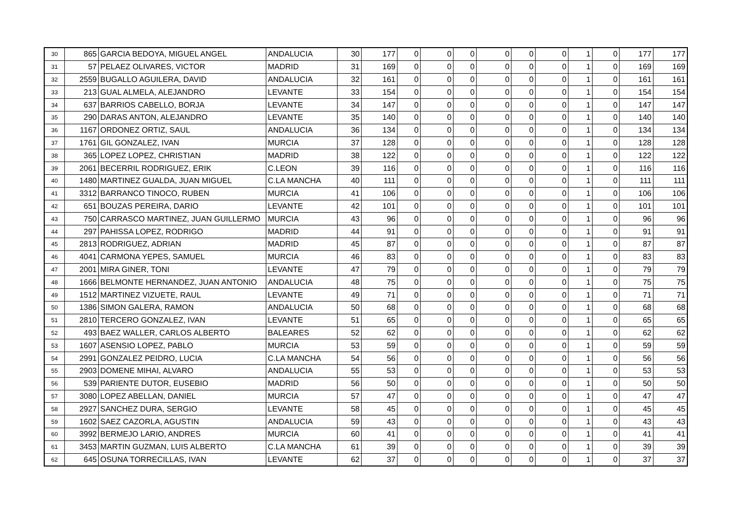| 30 | 865 | GARCIA BEDOYA, MIGUEL ANGEL | ANDALUCIA | 30 | 177 | 0 | 0 | 0 | 0 | 0 | 0 | 1 | 0 | 177 | 177 |
| 31 | 57 | PELAEZ OLIVARES, VICTOR | MADRID | 31 | 169 | 0 | 0 | 0 | 0 | 0 | 0 | 1 | 0 | 169 | 169 |
| 32 | 2559 | BUGALLO AGUILERA, DAVID | ANDALUCIA | 32 | 161 | 0 | 0 | 0 | 0 | 0 | 0 | 1 | 0 | 161 | 161 |
| 33 | 213 | GUAL ALMELA, ALEJANDRO | LEVANTE | 33 | 154 | 0 | 0 | 0 | 0 | 0 | 0 | 1 | 0 | 154 | 154 |
| 34 | 637 | BARRIOS CABELLO, BORJA | LEVANTE | 34 | 147 | 0 | 0 | 0 | 0 | 0 | 0 | 1 | 0 | 147 | 147 |
| 35 | 290 | DARAS ANTON, ALEJANDRO | LEVANTE | 35 | 140 | 0 | 0 | 0 | 0 | 0 | 0 | 1 | 0 | 140 | 140 |
| 36 | 1167 | ORDONEZ ORTIZ, SAUL | ANDALUCIA | 36 | 134 | 0 | 0 | 0 | 0 | 0 | 0 | 1 | 0 | 134 | 134 |
| 37 | 1761 | GIL GONZALEZ, IVAN | MURCIA | 37 | 128 | 0 | 0 | 0 | 0 | 0 | 0 | 1 | 0 | 128 | 128 |
| 38 | 365 | LOPEZ LOPEZ, CHRISTIAN | MADRID | 38 | 122 | 0 | 0 | 0 | 0 | 0 | 0 | 1 | 0 | 122 | 122 |
| 39 | 2061 | BECERRIL RODRIGUEZ, ERIK | C.LEON | 39 | 116 | 0 | 0 | 0 | 0 | 0 | 0 | 1 | 0 | 116 | 116 |
| 40 | 1480 | MARTINEZ GUALDA, JUAN MIGUEL | C.LA MANCHA | 40 | 111 | 0 | 0 | 0 | 0 | 0 | 0 | 1 | 0 | 111 | 111 |
| 41 | 3312 | BARRANCO TINOCO, RUBEN | MURCIA | 41 | 106 | 0 | 0 | 0 | 0 | 0 | 0 | 1 | 0 | 106 | 106 |
| 42 | 651 | BOUZAS PEREIRA, DARIO | LEVANTE | 42 | 101 | 0 | 0 | 0 | 0 | 0 | 0 | 1 | 0 | 101 | 101 |
| 43 | 750 | CARRASCO MARTINEZ, JUAN GUILLERMO | MURCIA | 43 | 96 | 0 | 0 | 0 | 0 | 0 | 0 | 1 | 0 | 96 | 96 |
| 44 | 297 | PAHISSA LOPEZ, RODRIGO | MADRID | 44 | 91 | 0 | 0 | 0 | 0 | 0 | 0 | 1 | 0 | 91 | 91 |
| 45 | 2813 | RODRIGUEZ, ADRIAN | MADRID | 45 | 87 | 0 | 0 | 0 | 0 | 0 | 0 | 1 | 0 | 87 | 87 |
| 46 | 4041 | CARMONA YEPES, SAMUEL | MURCIA | 46 | 83 | 0 | 0 | 0 | 0 | 0 | 0 | 1 | 0 | 83 | 83 |
| 47 | 2001 | MIRA GINER, TONI | LEVANTE | 47 | 79 | 0 | 0 | 0 | 0 | 0 | 0 | 1 | 0 | 79 | 79 |
| 48 | 1666 | BELMONTE HERNANDEZ, JUAN ANTONIO | ANDALUCIA | 48 | 75 | 0 | 0 | 0 | 0 | 0 | 0 | 1 | 0 | 75 | 75 |
| 49 | 1512 | MARTINEZ VIZUETE, RAUL | LEVANTE | 49 | 71 | 0 | 0 | 0 | 0 | 0 | 0 | 1 | 0 | 71 | 71 |
| 50 | 1386 | SIMON GALERA, RAMON | ANDALUCIA | 50 | 68 | 0 | 0 | 0 | 0 | 0 | 0 | 1 | 0 | 68 | 68 |
| 51 | 2810 | TERCERO GONZALEZ, IVAN | LEVANTE | 51 | 65 | 0 | 0 | 0 | 0 | 0 | 0 | 1 | 0 | 65 | 65 |
| 52 | 493 | BAEZ WALLER, CARLOS ALBERTO | BALEARES | 52 | 62 | 0 | 0 | 0 | 0 | 0 | 0 | 1 | 0 | 62 | 62 |
| 53 | 1607 | ASENSIO LOPEZ, PABLO | MURCIA | 53 | 59 | 0 | 0 | 0 | 0 | 0 | 0 | 1 | 0 | 59 | 59 |
| 54 | 2991 | GONZALEZ PEIDRO, LUCIA | C.LA MANCHA | 54 | 56 | 0 | 0 | 0 | 0 | 0 | 0 | 1 | 0 | 56 | 56 |
| 55 | 2903 | DOMENE MIHAI, ALVARO | ANDALUCIA | 55 | 53 | 0 | 0 | 0 | 0 | 0 | 0 | 1 | 0 | 53 | 53 |
| 56 | 539 | PARIENTE DUTOR, EUSEBIO | MADRID | 56 | 50 | 0 | 0 | 0 | 0 | 0 | 0 | 1 | 0 | 50 | 50 |
| 57 | 3080 | LOPEZ ABELLAN, DANIEL | MURCIA | 57 | 47 | 0 | 0 | 0 | 0 | 0 | 0 | 1 | 0 | 47 | 47 |
| 58 | 2927 | SANCHEZ DURA, SERGIO | LEVANTE | 58 | 45 | 0 | 0 | 0 | 0 | 0 | 0 | 1 | 0 | 45 | 45 |
| 59 | 1602 | SAEZ CAZORLA, AGUSTIN | ANDALUCIA | 59 | 43 | 0 | 0 | 0 | 0 | 0 | 0 | 1 | 0 | 43 | 43 |
| 60 | 3992 | BERMEJO LARIO, ANDRES | MURCIA | 60 | 41 | 0 | 0 | 0 | 0 | 0 | 0 | 1 | 0 | 41 | 41 |
| 61 | 3453 | MARTIN GUZMAN, LUIS ALBERTO | C.LA MANCHA | 61 | 39 | 0 | 0 | 0 | 0 | 0 | 0 | 1 | 0 | 39 | 39 |
| 62 | 645 | OSUNA TORRECILLAS, IVAN | LEVANTE | 62 | 37 | 0 | 0 | 0 | 0 | 0 | 0 | 1 | 0 | 37 | 37 |